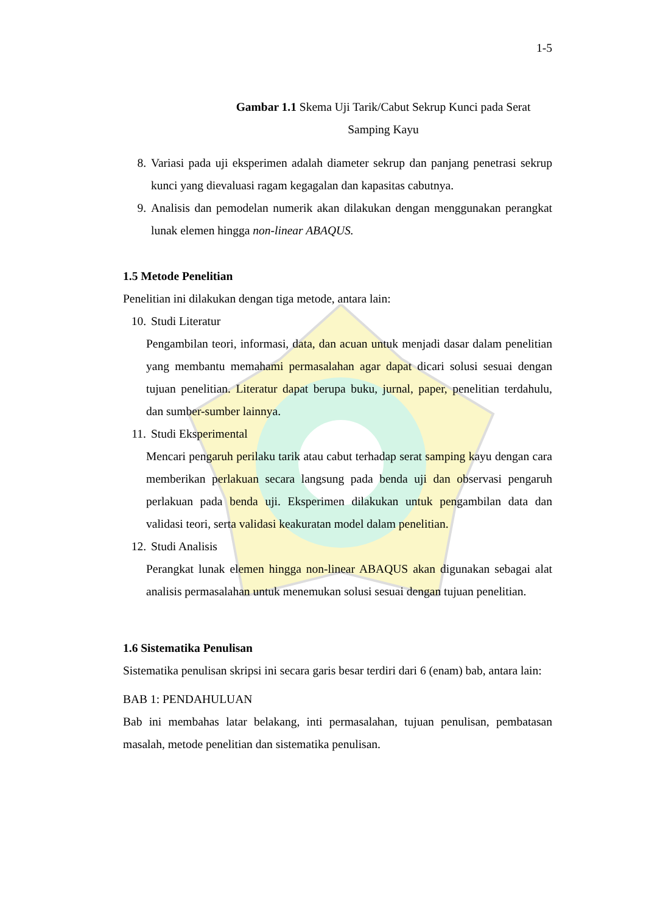1-5
Gambar 1.1 Skema Uji Tarik/Cabut Sekrup Kunci pada Serat
Samping Kayu
8. Variasi pada uji eksperimen adalah diameter sekrup dan panjang penetrasi sekrup kunci yang dievaluasi ragam kegagalan dan kapasitas cabutnya.
9. Analisis dan pemodelan numerik akan dilakukan dengan menggunakan perangkat lunak elemen hingga non-linear ABAQUS.
1.5 Metode Penelitian
Penelitian ini dilakukan dengan tiga metode, antara lain:
10. Studi Literatur
Pengambilan teori, informasi, data, dan acuan untuk menjadi dasar dalam penelitian yang membantu memahami permasalahan agar dapat dicari solusi sesuai dengan tujuan penelitian. Literatur dapat berupa buku, jurnal, paper, penelitian terdahulu, dan sumber-sumber lainnya.
11. Studi Eksperimental
Mencari pengaruh perilaku tarik atau cabut terhadap serat samping kayu dengan cara memberikan perlakuan secara langsung pada benda uji dan observasi pengaruh perlakuan pada benda uji. Eksperimen dilakukan untuk pengambilan data dan validasi teori, serta validasi keakuratan model dalam penelitian.
12. Studi Analisis
Perangkat lunak elemen hingga non-linear ABAQUS akan digunakan sebagai alat analisis permasalahan untuk menemukan solusi sesuai dengan tujuan penelitian.
1.6 Sistematika Penulisan
Sistematika penulisan skripsi ini secara garis besar terdiri dari 6 (enam) bab, antara lain:
BAB 1: PENDAHULUAN
Bab ini membahas latar belakang, inti permasalahan, tujuan penulisan, pembatasan masalah, metode penelitian dan sistematika penulisan.